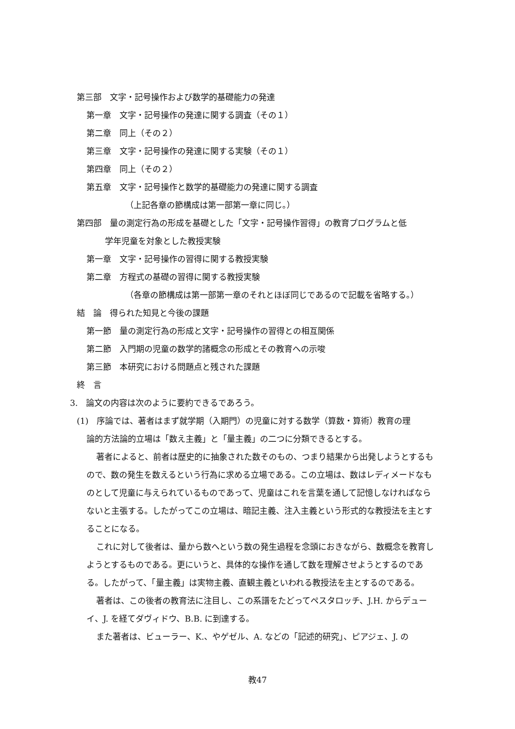第三部　文字・記号操作および数学的基礎能力の発達
第一章　文字・記号操作の発達に関する調査（その１）
第二章　同上（その２）
第三章　文字・記号操作の発達に関する実験（その１）
第四章　同上（その２）
第五章　文字・記号操作と数学的基礎能力の発達に関する調査
（上記各章の節構成は第一部第一章に同じ。）
第四部　量の測定行為の形成を基礎とした「文字・記号操作習得」の教育プログラムと低
学年児童を対象とした教授実験
第一章　文字・記号操作の習得に関する教授実験
第二章　方程式の基礎の習得に関する教授実験
（各章の節構成は第一部第一章のそれとほぼ同じであるので記載を省略する。）
結　論　得られた知見と今後の課題
第一節　量の測定行為の形成と文字・記号操作の習得との相互関係
第二節　入門期の児童の数学的諸概念の形成とその教育への示唆
第三節　本研究における問題点と残された課題
終　言
3.　論文の内容は次のように要約できるであろう。
(1)　序論では、著者はまず就学期（入期門）の児童に対する数学（算数・算術）教育の理
論的方法論的立場は「数え主義」と「量主義」の二つに分類できるとする。
著者によると、前者は歴史的に抽象された数そのもの、つまり結果から出発しようとするもので、数の発生を数えるという行為に求める立場である。この立場は、数はレディメードなものとして児童に与えられているものであって、児童はこれを言葉を通して記憶しなければならないと主張する。したがってこの立場は、暗記主義、注入主義という形式的な教授法を主とすることになる。
これに対して後者は、量から数へという数の発生過程を念頭におきながら、数概念を教育しようとするものである。更にいうと、具体的な操作を通して数を理解させようとするのである。したがって、「量主義」は実物主義、直観主義といわれる教授法を主とするのである。
著者は、この後者の教育法に注目し、この系譜をたどってペスタロッチ、J.H. からデューイ、J. を経てダヴィドウ、B.B. に到達する。
また著者は、ビューラー、K.、やゲゼル、A. などの「記述的研究」、ピアジェ、J. の
教47